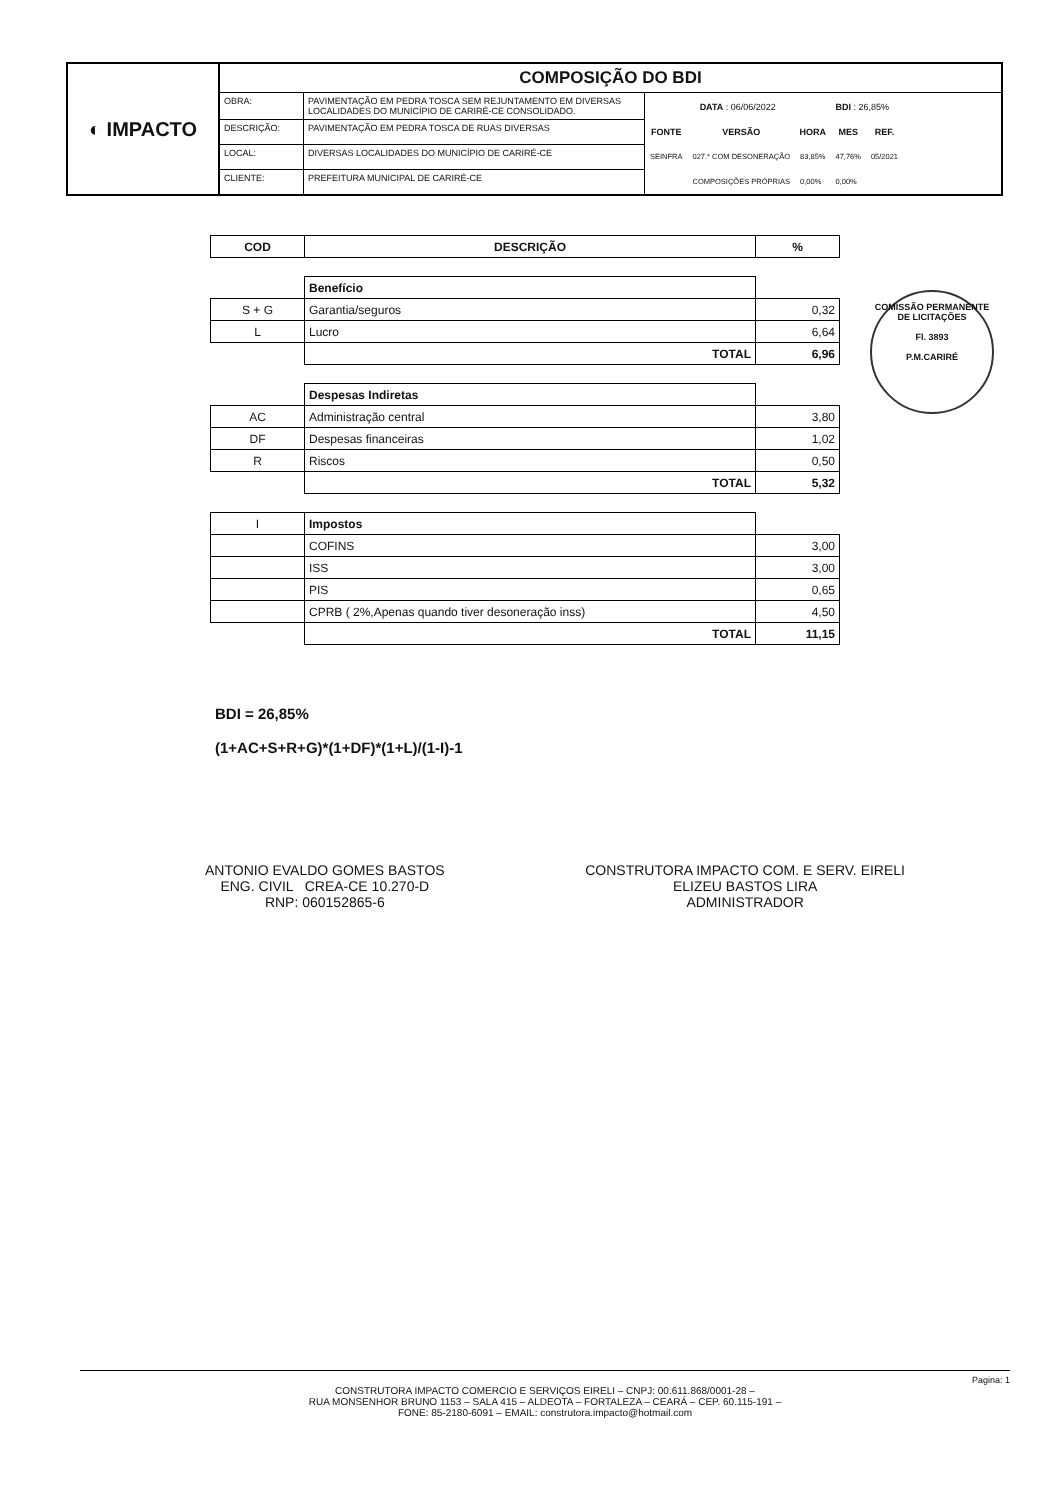◐ IMPACTO
COMPOSIÇÃO DO BDI
| OBRA: | PAVIMENTAÇÃO EM PEDRA TOSCA SEM REJUNTAMENTO EM DIVERSAS LOCALIDADES DO MUNICÍPIO DE CARIRÉ-CE CONSOLIDADO. |
| DESCRIÇÃO: | PAVIMENTAÇÃO EM PEDRA TOSCA DE RUAS DIVERSAS |
| LOCAL: | DIVERSAS LOCALIDADES DO MUNICÍPIO DE CARIRÉ-CE |
| CLIENTE: | PREFEITURA MUNICIPAL DE CARIRÉ-CE |
| DATA : 06/06/2022 | | | BDI : 26,85% | |
| FONTE | VERSÃO | HORA | MES | REF. |
| SEINFRA | 027.* COM DESONERAÇÃO | 83,85% | 47,76% | 05/2021 |
| | COMPOSIÇÕES PRÓPRIAS | 0,00% | 0,00% | |
| COD | DESCRIÇÃO | % |
| --- | --- | --- |
| | Benefício | |
| S + G | Garantia/seguros | 0,32 |
| L | Lucro | 6,64 |
| | TOTAL | 6,96 |
| | Despesas Indiretas | |
| AC | Administração central | 3,80 |
| DF | Despesas financeiras | 1,02 |
| R | Riscos | 0,50 |
| | TOTAL | 5,32 |
| I | Impostos | |
| | COFINS | 3,00 |
| | ISS | 3,00 |
| | PIS | 0,65 |
| | CPRB ( 2%,Apenas quando tiver desoneração inss) | 4,50 |
| | TOTAL | 11,15 |
COMISSÃO PERMANENTE DE LICITAÇÕES
Fl. 3893
P.M.CARIRÉ
BDI = 26,85%
(1+AC+S+R+G)*(1+DF)*(1+L)/(1-I)-1
ANTONIO EVALDO GOMES BASTOS
ENG. CIVIL CREA-CE 10.270-D
RNP: 060152865-6
CONSTRUTORA IMPACTO COM. E SERV. EIRELI
ELIZEU BASTOS LIRA
ADMINISTRADOR
Pagina: 1
CONSTRUTORA IMPACTO COMERCIO E SERVIÇOS EIRELI – CNPJ: 00.611.868/0001-28 –
RUA MONSENHOR BRUNO 1153 – SALA 415 – ALDEOTA – FORTALEZA – CEARÁ – CEP. 60.115-191 –
FONE: 85-2180-6091 – EMAIL: construtora.impacto@hotmail.com